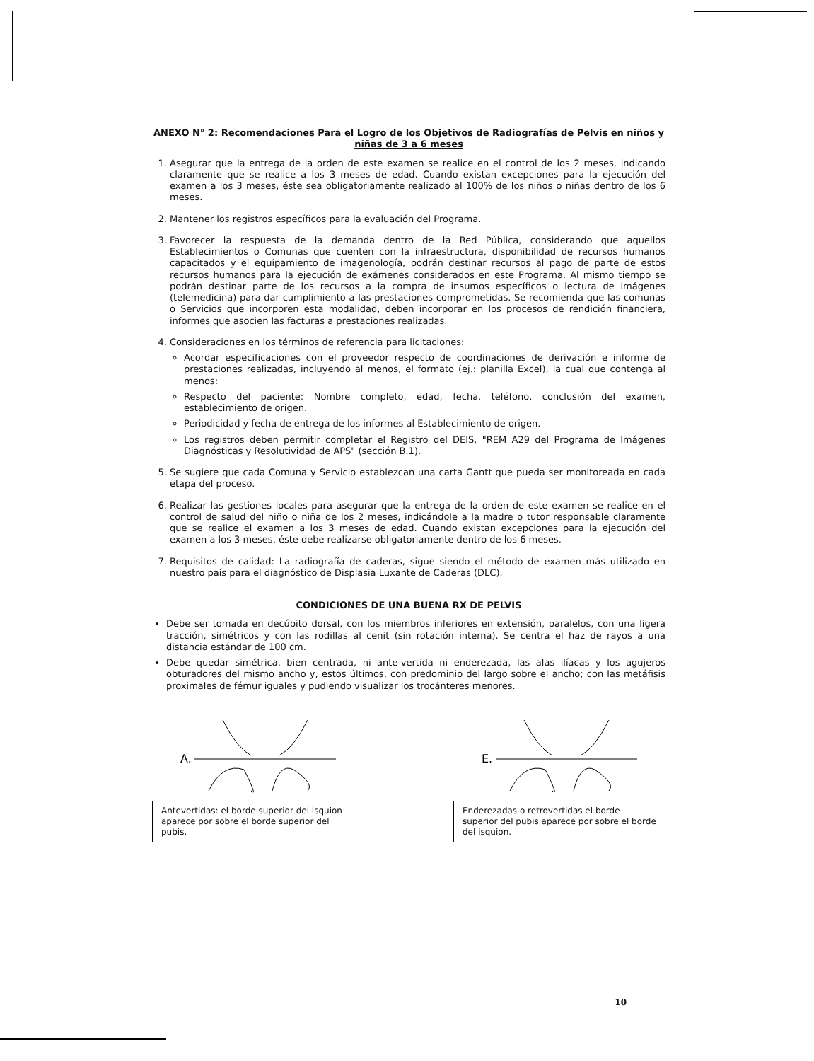ANEXO N° 2: Recomendaciones Para el Logro de los Objetivos de Radiografías de Pelvis en niños y niñas de 3 a 6 meses
1. Asegurar que la entrega de la orden de este examen se realice en el control de los 2 meses, indicando claramente que se realice a los 3 meses de edad. Cuando existan excepciones para la ejecución del examen a los 3 meses, éste sea obligatoriamente realizado al 100% de los niños o niñas dentro de los 6 meses.
2. Mantener los registros específicos para la evaluación del Programa.
3. Favorecer la respuesta de la demanda dentro de la Red Pública, considerando que aquellos Establecimientos o Comunas que cuenten con la infraestructura, disponibilidad de recursos humanos capacitados y el equipamiento de imagenología, podrán destinar recursos al pago de parte de estos recursos humanos para la ejecución de exámenes considerados en este Programa. Al mismo tiempo se podrán destinar parte de los recursos a la compra de insumos específicos o lectura de imágenes (telemedicina) para dar cumplimiento a las prestaciones comprometidas. Se recomienda que las comunas o Servicios que incorporen esta modalidad, deben incorporar en los procesos de rendición financiera, informes que asocien las facturas a prestaciones realizadas.
4. Consideraciones en los términos de referencia para licitaciones:
Acordar especificaciones con el proveedor respecto de coordinaciones de derivación e informe de prestaciones realizadas, incluyendo al menos, el formato (ej.: planilla Excel), la cual que contenga al menos:
Respecto del paciente: Nombre completo, edad, fecha, teléfono, conclusión del examen, establecimiento de origen.
Periodicidad y fecha de entrega de los informes al Establecimiento de origen.
Los registros deben permitir completar el Registro del DEIS, "REM A29 del Programa de Imágenes Diagnósticas y Resolutividad de APS" (sección B.1).
5. Se sugiere que cada Comuna y Servicio establezcan una carta Gantt que pueda ser monitoreada en cada etapa del proceso.
6. Realizar las gestiones locales para asegurar que la entrega de la orden de este examen se realice en el control de salud del niño o niña de los 2 meses, indicándole a la madre o tutor responsable claramente que se realice el examen a los 3 meses de edad. Cuando existan excepciones para la ejecución del examen a los 3 meses, éste debe realizarse obligatoriamente dentro de los 6 meses.
7. Requisitos de calidad: La radiografía de caderas, sigue siendo el método de examen más utilizado en nuestro país para el diagnóstico de Displasia Luxante de Caderas (DLC).
CONDICIONES DE UNA BUENA RX DE PELVIS
Debe ser tomada en decúbito dorsal, con los miembros inferiores en extensión, paralelos, con una ligera tracción, simétricos y con las rodillas al cenit (sin rotación interna). Se centra el haz de rayos a una distancia estándar de 100 cm.
Debe quedar simétrica, bien centrada, ni ante-vertida ni enderezada, las alas ilíacas y los agujeros obturadores del mismo ancho y, estos últimos, con predominio del largo sobre el ancho; con las metáfisis proximales de fémur iguales y pudiendo visualizar los trocánteres menores.
A.
Antevertidas: el borde superior del isquion aparece por sobre el borde superior del pubis.
E.
Enderezadas o retrovertidas el borde superior del pubis aparece por sobre el borde del isquion.
10